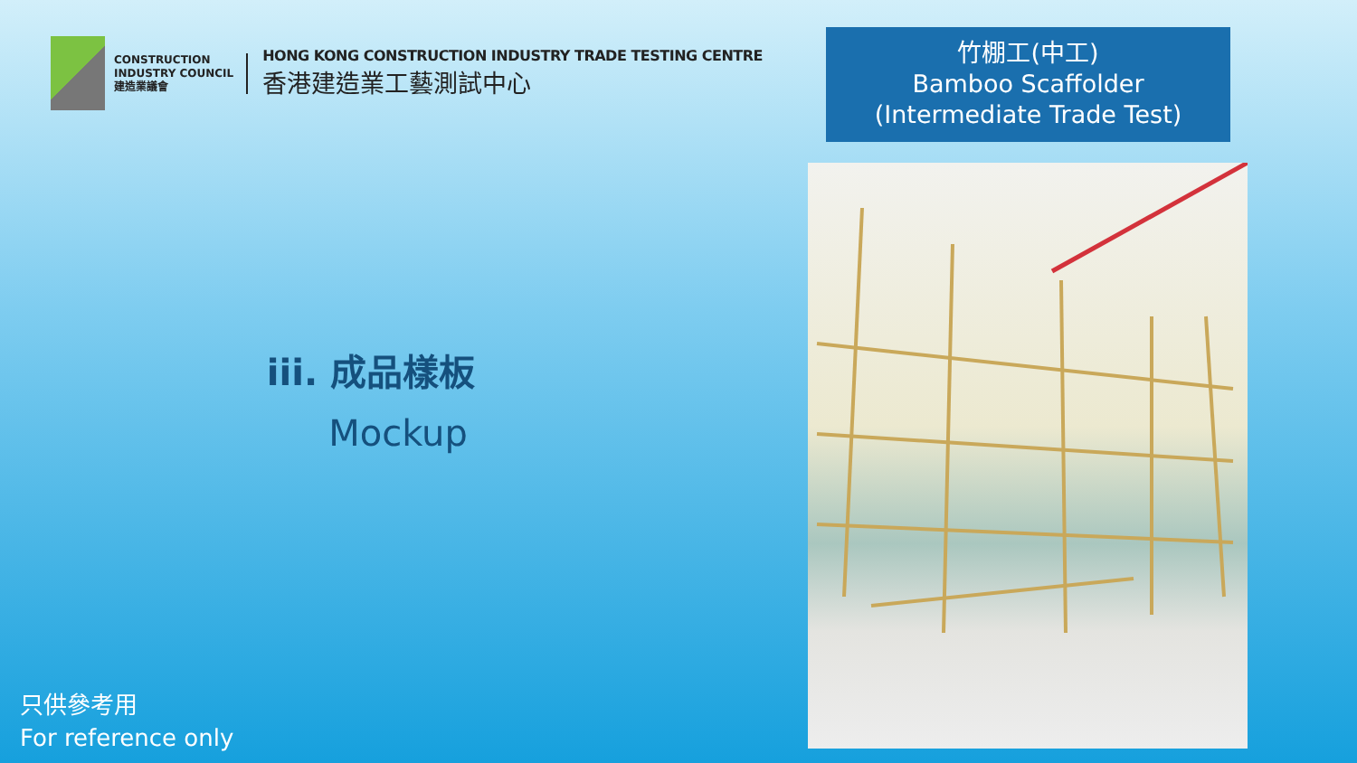CONSTRUCTION
INDUSTRY COUNCIL
建造業議會
HONG KONG CONSTRUCTION INDUSTRY TRADE TESTING CENTRE
香港建造業工藝測試中心
竹棚工(中工)
Bamboo Scaffolder
(Intermediate Trade Test)
iii. 成品樣板
Mockup
只供參考用
For reference only